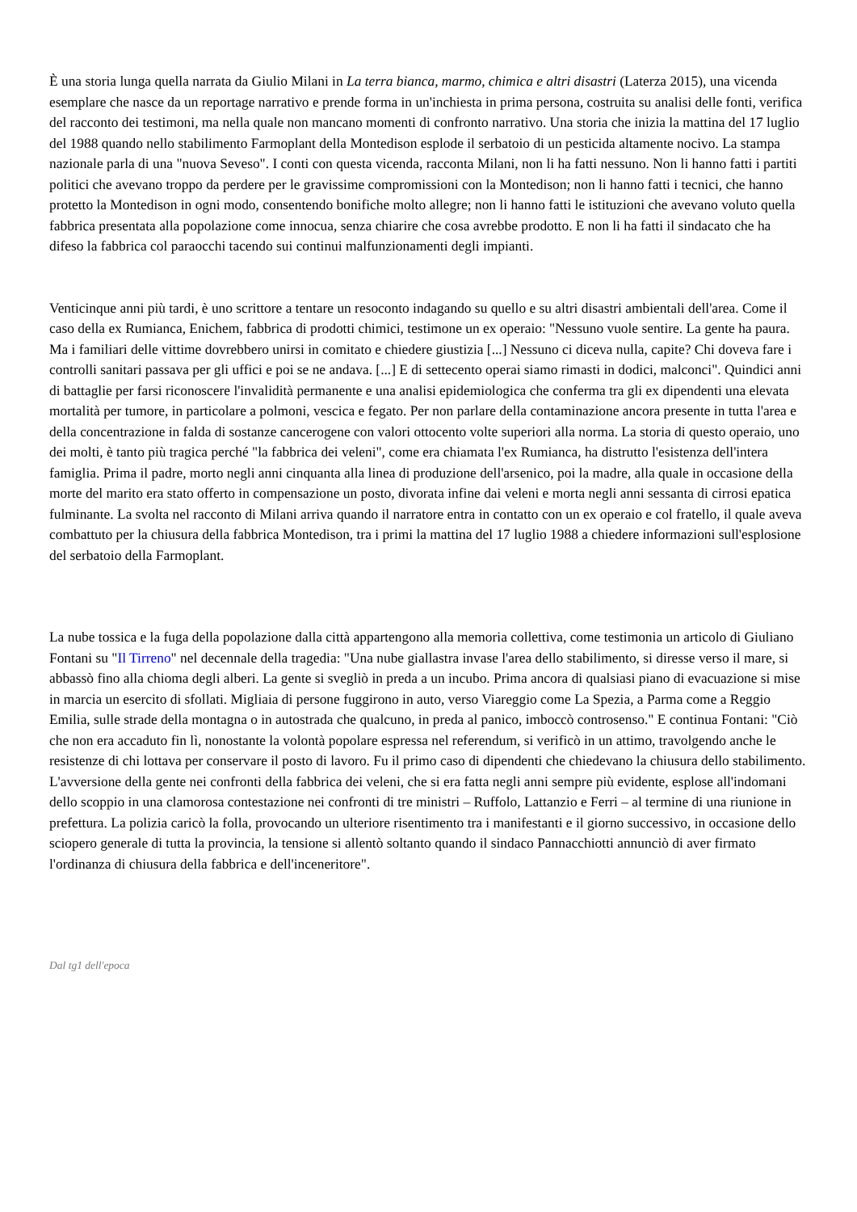È una storia lunga quella narrata da Giulio Milani in La terra bianca, marmo, chimica e altri disastri (Laterza 2015), una vicenda esemplare che nasce da un reportage narrativo e prende forma in un'inchiesta in prima persona, costruita su analisi delle fonti, verifica del racconto dei testimoni, ma nella quale non mancano momenti di confronto narrativo. Una storia che inizia la mattina del 17 luglio del 1988 quando nello stabilimento Farmoplant della Montedison esplode il serbatoio di un pesticida altamente nocivo. La stampa nazionale parla di una "nuova Seveso". I conti con questa vicenda, racconta Milani, non li ha fatti nessuno. Non li hanno fatti i partiti politici che avevano troppo da perdere per le gravissime compromissioni con la Montedison; non li hanno fatti i tecnici, che hanno protetto la Montedison in ogni modo, consentendo bonifiche molto allegre; non li hanno fatti le istituzioni che avevano voluto quella fabbrica presentata alla popolazione come innocua, senza chiarire che cosa avrebbe prodotto. E non li ha fatti il sindacato che ha difeso la fabbrica col paraocchi tacendo sui continui malfunzionamenti degli impianti.
Venticinque anni più tardi, è uno scrittore a tentare un resoconto indagando su quello e su altri disastri ambientali dell'area. Come il caso della ex Rumianca, Enichem, fabbrica di prodotti chimici, testimone un ex operaio: "Nessuno vuole sentire. La gente ha paura. Ma i familiari delle vittime dovrebbero unirsi in comitato e chiedere giustizia [...] Nessuno ci diceva nulla, capite? Chi doveva fare i controlli sanitari passava per gli uffici e poi se ne andava. [...] E di settecento operai siamo rimasti in dodici, malconci". Quindici anni di battaglie per farsi riconoscere l'invalidità permanente e una analisi epidemiologica che conferma tra gli ex dipendenti una elevata mortalità per tumore, in particolare a polmoni, vescica e fegato. Per non parlare della contaminazione ancora presente in tutta l'area e della concentrazione in falda di sostanze cancerogene con valori ottocento volte superiori alla norma. La storia di questo operaio, uno dei molti, è tanto più tragica perché "la fabbrica dei veleni", come era chiamata l'ex Rumianca, ha distrutto l'esistenza dell'intera famiglia. Prima il padre, morto negli anni cinquanta alla linea di produzione dell'arsenico, poi la madre, alla quale in occasione della morte del marito era stato offerto in compensazione un posto, divorata infine dai veleni e morta negli anni sessanta di cirrosi epatica fulminante. La svolta nel racconto di Milani arriva quando il narratore entra in contatto con un ex operaio e col fratello, il quale aveva combattuto per la chiusura della fabbrica Montedison, tra i primi la mattina del 17 luglio 1988 a chiedere informazioni sull'esplosione del serbatoio della Farmoplant.
La nube tossica e la fuga della popolazione dalla città appartengono alla memoria collettiva, come testimonia un articolo di Giuliano Fontani su "Il Tirreno" nel decennale della tragedia: "Una nube giallastra invase l'area dello stabilimento, si diresse verso il mare, si abbassò fino alla chioma degli alberi. La gente si svegliò in preda a un incubo. Prima ancora di qualsiasi piano di evacuazione si mise in marcia un esercito di sfollati. Migliaia di persone fuggirono in auto, verso Viareggio come La Spezia, a Parma come a Reggio Emilia, sulle strade della montagna o in autostrada che qualcuno, in preda al panico, imboccò controsenso." E continua Fontani: "Ciò che non era accaduto fin lì, nonostante la volontà popolare espressa nel referendum, si verificò in un attimo, travolgendo anche le resistenze di chi lottava per conservare il posto di lavoro. Fu il primo caso di dipendenti che chiedevano la chiusura dello stabilimento. L'avversione della gente nei confronti della fabbrica dei veleni, che si era fatta negli anni sempre più evidente, esplose all'indomani dello scoppio in una clamorosa contestazione nei confronti di tre ministri – Ruffolo, Lattanzio e Ferri – al termine di una riunione in prefettura. La polizia caricò la folla, provocando un ulteriore risentimento tra i manifestanti e il giorno successivo, in occasione dello sciopero generale di tutta la provincia, la tensione si allentò soltanto quando il sindaco Pannacchiotti annunciò di aver firmato l'ordinanza di chiusura della fabbrica e dell'inceneritore".
Dal tg1 dell'epoca